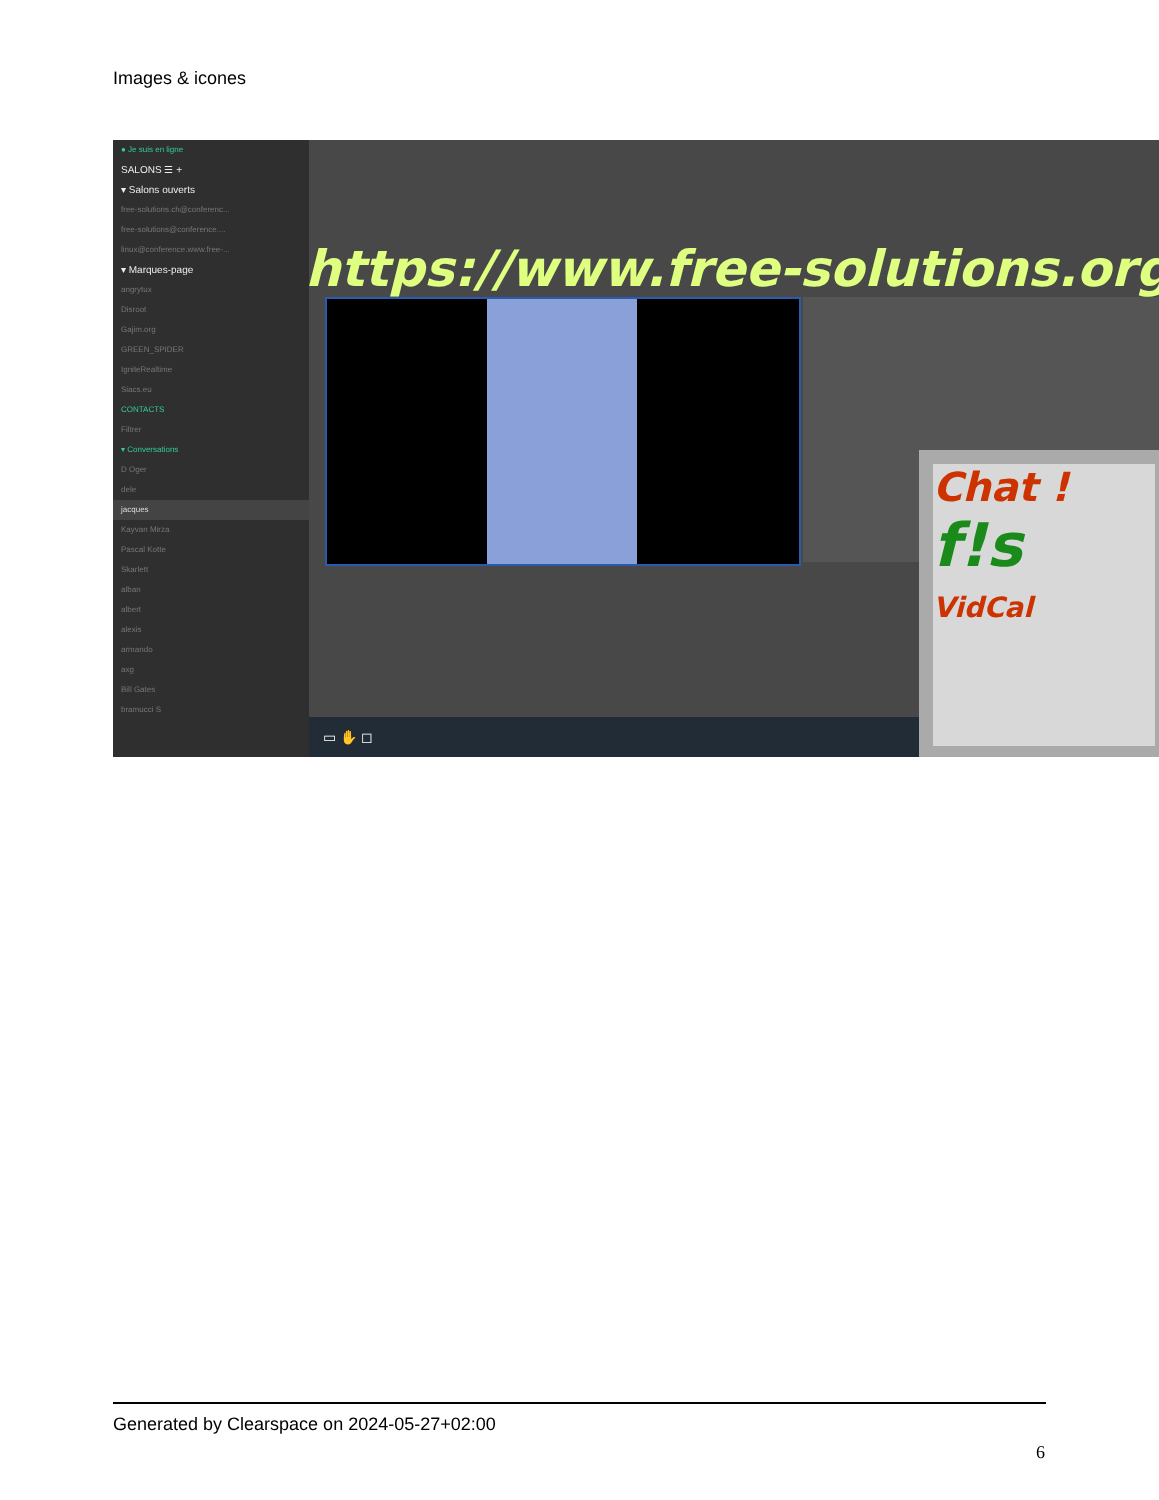Images & icones
● Je suis en ligne
SALONS ☰ +
▾ Salons ouverts
free-solutions.ch@conferenc...
free-solutions@conference....
linux@conference.www.free-...
▾ Marques-page
angrytux
Disroot
Gajim.org
GREEN_SPIDER
IgniteRealtime
Siacs.eu
CONTACTS
Filtrer
▾ Conversations
D Oger
dele
jacques
Kayvan Mirza
Pascal Kotte
Skarlett
alban
albert
alexis
armando
axg
Bill Gates
bramucci S
https://www.free-solutions.org/
Chat !
f!s
VidCal
▭ ✋ ◻
Generated by Clearspace on 2024-05-27+02:00
6